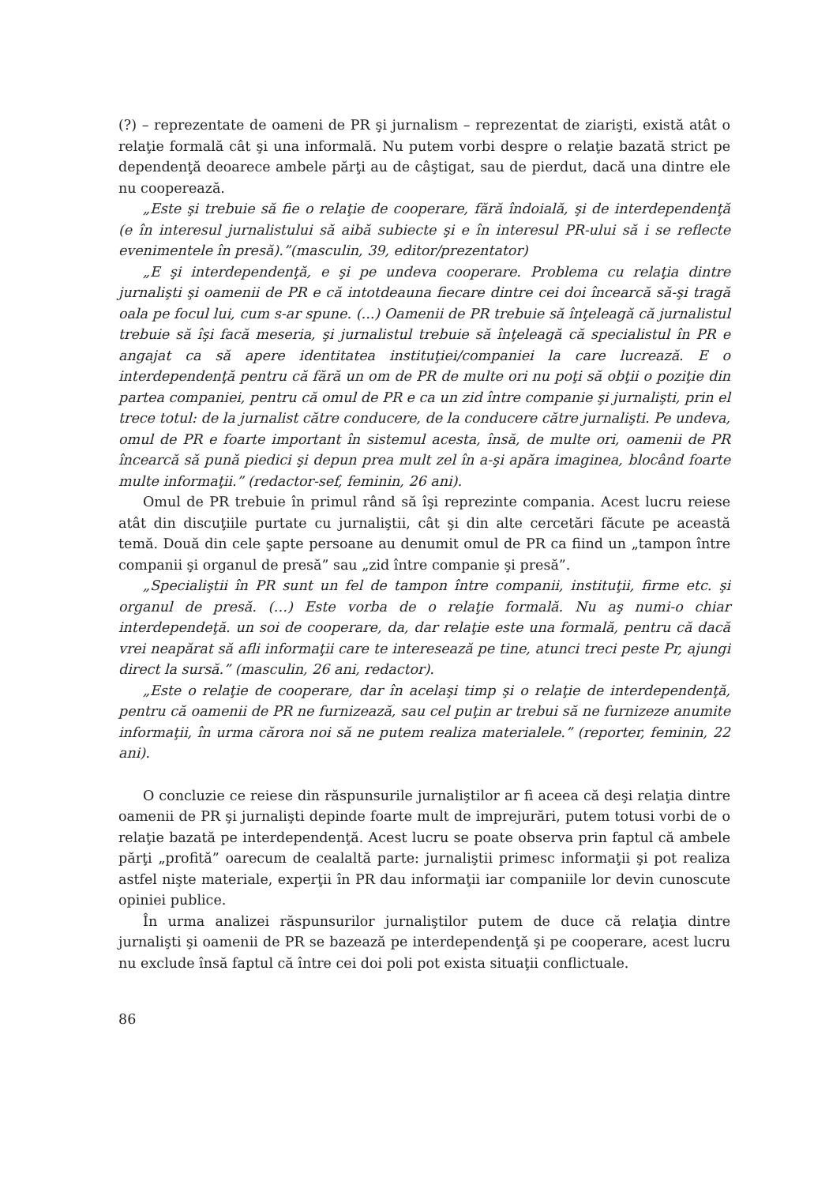(?) – reprezentate de oameni de PR şi jurnalism – reprezentat de ziarişti, există atât o relaţie formală cât şi una informală. Nu putem vorbi despre o relaţie bazată strict pe dependenţă deoarece ambele părţi au de câştigat, sau de pierdut, dacă una dintre ele nu cooperează.
„Este şi trebuie să fie o relaţie de cooperare, fără îndoială, şi de interdependenţă (e în interesul jurnalistului să aibă subiecte şi e în interesul PR-ului să i se reflecte evenimentele în presă).”(masculin, 39, editor/prezentator)
„E şi interdependenţă, e şi pe undeva cooperare. Problema cu relaţia dintre jurnalişti şi oamenii de PR e că intotdeauna fiecare dintre cei doi încearcă să-şi tragă oala pe focul lui, cum s-ar spune. (...) Oamenii de PR trebuie să înţeleagă că jurnalistul trebuie să îşi facă meseria, şi jurnalistul trebuie să înţeleagă că specialistul în PR e angajat ca să apere identitatea instituţiei/companiei la care lucrează. E o interdependenţă pentru că fără un om de PR de multe ori nu poţi să obţii o poziţie din partea companiei, pentru că omul de PR e ca un zid între companie şi jurnalişti, prin el trece totul: de la jurnalist către conducere, de la conducere către jurnalişti. Pe undeva, omul de PR e foarte important în sistemul acesta, însă, de multe ori, oamenii de PR încearcă să pună piedici şi depun prea mult zel în a-şi apăra imaginea, blocând foarte multe informaţii.” (redactor-sef, feminin, 26 ani).
Omul de PR trebuie în primul rând să îşi reprezinte compania. Acest lucru reiese atât din discuţiile purtate cu jurnaliştii, cât şi din alte cercetări făcute pe această temă. Două din cele şapte persoane au denumit omul de PR ca fiind un „tampon între companii şi organul de presă” sau „zid între companie şi presă”.
„Specialiştii în PR sunt un fel de tampon între companii, instituţii, firme etc. şi organul de presă. (…) Este vorba de o relaţie formală. Nu aş numi-o chiar interdependeţă. un soi de cooperare, da, dar relaţie este una formală, pentru că dacă vrei neapărat să afli informaţii care te interesează pe tine, atunci treci peste Pr, ajungi direct la sursă.” (masculin, 26 ani, redactor).
„Este o relaţie de cooperare, dar în acelaşi timp şi o relaţie de interdependenţă, pentru că oamenii de PR ne furnizează, sau cel puţin ar trebui să ne furnizeze anumite informaţii, în urma cărora noi să ne putem realiza materialele.” (reporter, feminin, 22 ani).
O concluzie ce reiese din răspunsurile jurnaliştilor ar fi aceea că deşi relaţia dintre oamenii de PR şi jurnalişti depinde foarte mult de imprejurări, putem totusi vorbi de o relaţie bazată pe interdependenţă. Acest lucru se poate observa prin faptul că ambele părţi „profită” oarecum de cealaltă parte: jurnaliştii primesc informaţii şi pot realiza astfel nişte materiale, experţii în PR dau informaţii iar companiile lor devin cunoscute opiniei publice.
În urma analizei răspunsurilor jurnaliştilor putem de duce că relaţia dintre jurnalişti şi oamenii de PR se bazează pe interdependenţă şi pe cooperare, acest lucru nu exclude însă faptul că între cei doi poli pot exista situaţii conflictuale.
86